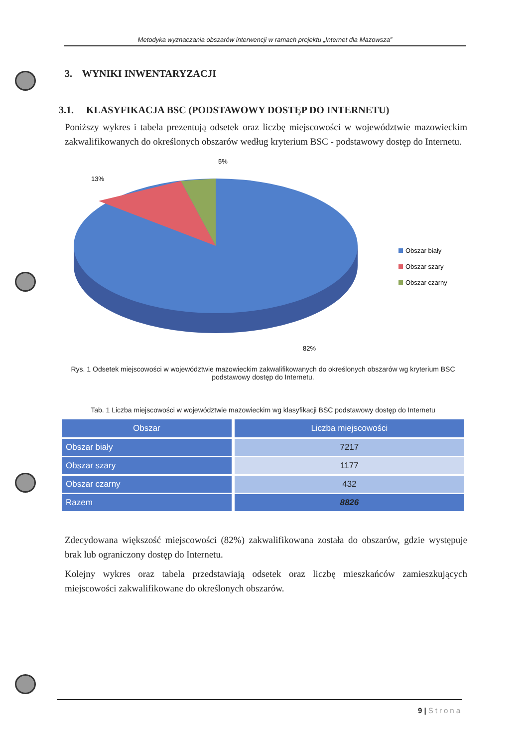Metodyka wyznaczania obszarów interwencji w ramach projektu „Internet dla Mazowsza”
3. WYNIKI INWENTARYZACJI
3.1. KLASYFIKACJA BSC (PODSTAWOWY DOSTĘP DO INTERNETU)
Poniższy wykres i tabela prezentują odsetek oraz liczbę miejscowości w województwie mazowieckim zakwalifikowanych do określonych obszarów według kryterium BSC - podstawowy dostęp do Internetu.
5%
13%
82%
Obszar biały
Obszar szary
Obszar czarny
Rys. 1 Odsetek miejscowości w województwie mazowieckim zakwalifikowanych do określonych obszarów wg kryterium BSC podstawowy dostęp do Internetu.
Tab. 1 Liczba miejscowości w województwie mazowieckim wg klasyfikacji BSC podstawowy dostęp do Internetu
| Obszar | Liczba miejscowości |
| --- | --- |
| Obszar biały | 7217 |
| Obszar szary | 1177 |
| Obszar czarny | 432 |
| Razem | 8826 |
Zdecydowana większość miejscowości (82%) zakwalifikowana została do obszarów, gdzie występuje brak lub ograniczony dostęp do Internetu.
Kolejny wykres oraz tabela przedstawiają odsetek oraz liczbę mieszkańców zamieszkujących miejscowości zakwalifikowane do określonych obszarów.
9 | Strona